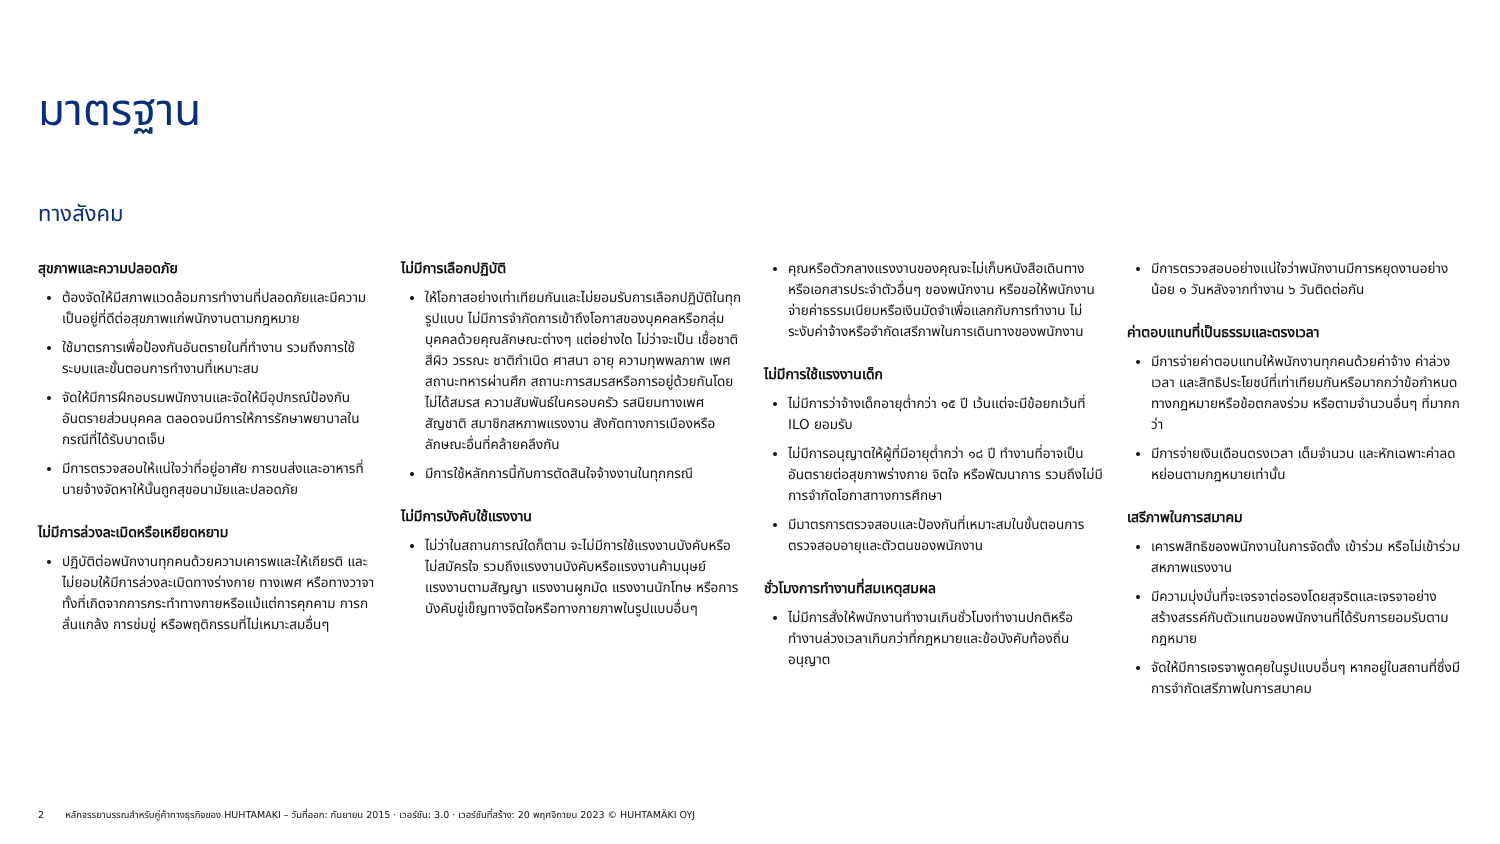มาตรฐาน
ทางสังคม
สุขภาพและความปลอดภัย
ต้องจัดให้มีสภาพแวดล้อมการทำงานที่ปลอดภัยและมีความเป็นอยู่ที่ดีต่อสุขภาพแก่พนักงานตามกฎหมาย
ใช้มาตรการเพื่อป้องกันอันตรายในที่ทำงาน รวมถึงการใช้ระบบและขั้นตอนการทำงานที่เหมาะสม
จัดให้มีการฝึกอบรมพนักงานและจัดให้มีอุปกรณ์ป้องกันอันตรายส่วนบุคคล ตลอดจนมีการให้การรักษาพยาบาลในกรณีที่ได้รับบาดเจ็บ
มีการตรวจสอบให้แน่ใจว่าที่อยู่อาศัย การขนส่งและอาหารที่นายจ้างจัดหาให้นั้นถูกสุขอนามัยและปลอดภัย
ไม่มีการล่วงละเมิดหรือเหยียดหยาม
ปฏิบัติต่อพนักงานทุกคนด้วยความเคารพและให้เกียรติ และไม่ยอมให้มีการล่วงละเมิดทางร่างกาย ทางเพศ หรือทางวาจา ทั้งที่เกิดจากการกระทำทางกายหรือแม้แต่การคุกคาม การกลั่นแกล้ง การข่มขู่ หรือพฤติกรรมที่ไม่เหมาะสมอื่นๆ
ไม่มีการเลือกปฏิบัติ
ให้โอกาสอย่างเท่าเทียมกันและไม่ยอมรับการเลือกปฏิบัติในทุกรูปแบบ ไม่มีการจำกัดการเข้าถึงโอกาสของบุคคลหรือกลุ่มบุคคลด้วยคุณลักษณะต่างๆ แต่อย่างใด ไม่ว่าจะเป็น เชื้อชาติ สีผิว วรรณะ ชาติกำเนิด ศาสนา อายุ ความทุพพลภาพ เพศ สถานะทหารผ่านศึก สถานะการสมรสหรือการอยู่ด้วยกันโดยไม่ได้สมรส ความสัมพันธ์ในครอบครัว รสนิยมทางเพศ สัญชาติ สมาชิกสหภาพแรงงาน สังกัดทางการเมืองหรือลักษณะอื่นที่คล้ายคลึงกัน
มีการใช้หลักการนี้กับการตัดสินใจจ้างงานในทุกกรณี
ไม่มีการบังคับใช้แรงงาน
ไม่ว่าในสถานการณ์ใดก็ตาม จะไม่มีการใช้แรงงานบังคับหรือไม่สมัครใจ รวมถึงแรงงานบังคับหรือแรงงานค้ามนุษย์ แรงงานตามสัญญา แรงงานผูกมัด แรงงานนักโทษ หรือการบังคับขู่เข็ญทางจิตใจหรือทางกายภาพในรูปแบบอื่นๆ
คุณหรือตัวกลางแรงงานของคุณจะไม่เก็บหนังสือเดินทางหรือเอกสารประจำตัวอื่นๆ ของพนักงาน หรือขอให้พนักงานจ่ายค่าธรรมเนียมหรือเงินมัดจำเพื่อแลกกับการทำงาน ไม่ระงับค่าจ้างหรือจำกัดเสรีภาพในการเดินทางของพนักงาน
ไม่มีการใช้แรงงานเด็ก
ไม่มีการว่าจ้างเด็กอายุต่ำกว่า ๑๕ ปี เว้นแต่จะมีข้อยกเว้นที่ ILO ยอมรับ
ไม่มีการอนุญาตให้ผู้ที่มีอายุต่ำกว่า ๑๘ ปี ทำงานที่อาจเป็นอันตรายต่อสุขภาพร่างกาย จิตใจ หรือพัฒนาการ รวมถึงไม่มีการจำกัดโอกาสทางการศึกษา
มีมาตรการตรวจสอบและป้องกันที่เหมาะสมในขั้นตอนการตรวจสอบอายุและตัวตนของพนักงาน
ชั่วโมงการทำงานที่สมเหตุสมผล
ไม่มีการสั่งให้พนักงานทำงานเกินชั่วโมงทำงานปกติหรือทำงานล่วงเวลาเกินกว่าที่กฎหมายและข้อบังคับท้องถิ่นอนุญาต
มีการตรวจสอบอย่างแน่ใจว่าพนักงานมีการหยุดงานอย่างน้อย ๑ วันหลังจากทำงาน ๖ วันติดต่อกัน
ค่าตอบแทนที่เป็นธรรมและตรงเวลา
มีการจ่ายค่าตอบแทนให้พนักงานทุกคนด้วยค่าจ้าง ค่าล่วงเวลา และสิทธิประโยชน์ที่เท่าเทียมกันหรือมากกว่าข้อกำหนดทางกฎหมายหรือข้อตกลงร่วม หรือตามจำนวนอื่นๆ ที่มากกว่า
มีการจ่ายเงินเดือนตรงเวลา เต็มจำนวน และหักเฉพาะค่าลดหย่อนตามกฎหมายเท่านั้น
เสรีภาพในการสมาคม
เคารพสิทธิของพนักงานในการจัดตั้ง เข้าร่วม หรือไม่เข้าร่วมสหภาพแรงงาน
มีความมุ่งมั่นที่จะเจรจาต่อรองโดยสุจริตและเจรจาอย่างสร้างสรรค์กับตัวแทนของพนักงานที่ได้รับการยอมรับตามกฎหมาย
จัดให้มีการเจรจาพูดคุยในรูปแบบอื่นๆ หากอยู่ในสถานที่ซึ่งมีการจำกัดเสรีภาพในการสมาคม
2 หลักจรรยาบรรณสำหรับคู่ค้าทางธุรกิจของ HUHTAMAKI – วันที่ออก: กันยายน 2015 · เวอร์ชัน: 3.0 · เวอร์ชันที่สร้าง: 20 พฤศจิกายน 2023 © HUHTAMÄKI OYJ